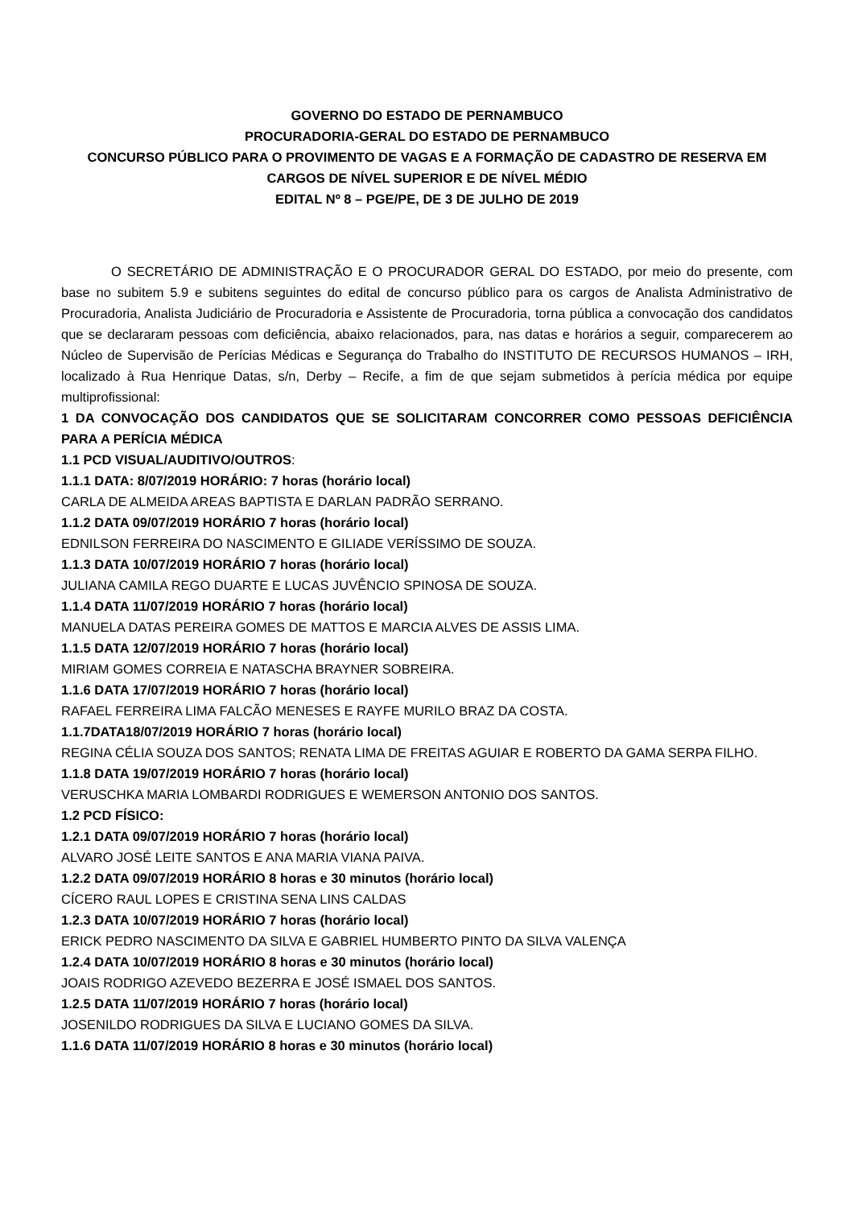GOVERNO DO ESTADO DE PERNAMBUCO
PROCURADORIA-GERAL DO ESTADO DE PERNAMBUCO
CONCURSO PÚBLICO PARA O PROVIMENTO DE VAGAS E A FORMAÇÃO DE CADASTRO DE RESERVA EM CARGOS DE NÍVEL SUPERIOR E DE NÍVEL MÉDIO
EDITAL Nº 8 – PGE/PE, DE 3 DE JULHO DE 2019
O SECRETÁRIO DE ADMINISTRAÇÃO E O PROCURADOR GERAL DO ESTADO, por meio do presente, com base no subitem 5.9 e subitens seguintes do edital de concurso público para os cargos de Analista Administrativo de Procuradoria, Analista Judiciário de Procuradoria e Assistente de Procuradoria, torna pública a convocação dos candidatos que se declararam pessoas com deficiência, abaixo relacionados, para, nas datas e horários a seguir, comparecerem ao Núcleo de Supervisão de Perícias Médicas e Segurança do Trabalho do INSTITUTO DE RECURSOS HUMANOS – IRH, localizado à Rua Henrique Datas, s/n, Derby – Recife, a fim de que sejam submetidos à perícia médica por equipe multiprofissional:
1 DA CONVOCAÇÃO DOS CANDIDATOS QUE SE SOLICITARAM CONCORRER COMO PESSOAS DEFICIÊNCIA PARA A PERÍCIA MÉDICA
1.1 PCD VISUAL/AUDITIVO/OUTROS:
1.1.1 DATA: 8/07/2019 HORÁRIO: 7 horas (horário local)
CARLA DE ALMEIDA AREAS BAPTISTA E DARLAN PADRÃO SERRANO.
1.1.2 DATA 09/07/2019 HORÁRIO 7 horas (horário local)
EDNILSON FERREIRA DO NASCIMENTO E GILIADE VERÍSSIMO DE SOUZA.
1.1.3 DATA 10/07/2019 HORÁRIO 7 horas (horário local)
JULIANA CAMILA REGO DUARTE E LUCAS JUVÊNCIO SPINOSA DE SOUZA.
1.1.4 DATA 11/07/2019 HORÁRIO 7 horas (horário local)
MANUELA DATAS PEREIRA GOMES DE MATTOS E MARCIA ALVES DE ASSIS LIMA.
1.1.5 DATA 12/07/2019 HORÁRIO 7 horas (horário local)
MIRIAM GOMES CORREIA E NATASCHA BRAYNER SOBREIRA.
1.1.6 DATA 17/07/2019 HORÁRIO 7 horas (horário local)
RAFAEL FERREIRA LIMA FALCÃO MENESES E RAYFE MURILO BRAZ DA COSTA.
1.1.7DATA18/07/2019 HORÁRIO 7 horas (horário local)
REGINA CÉLIA SOUZA DOS SANTOS; RENATA LIMA DE FREITAS AGUIAR E ROBERTO DA GAMA SERPA FILHO.
1.1.8 DATA 19/07/2019 HORÁRIO 7 horas (horário local)
VERUSCHKA MARIA LOMBARDI RODRIGUES E WEMERSON ANTONIO DOS SANTOS.
1.2 PCD FÍSICO:
1.2.1 DATA 09/07/2019 HORÁRIO 7 horas (horário local)
ALVARO JOSÉ LEITE SANTOS E ANA MARIA VIANA PAIVA.
1.2.2 DATA 09/07/2019 HORÁRIO 8 horas e 30 minutos (horário local)
CÍCERO RAUL LOPES E CRISTINA SENA LINS CALDAS
1.2.3 DATA 10/07/2019 HORÁRIO 7 horas (horário local)
ERICK PEDRO NASCIMENTO DA SILVA E GABRIEL HUMBERTO PINTO DA SILVA VALENÇA
1.2.4 DATA 10/07/2019 HORÁRIO 8 horas e 30 minutos (horário local)
JOAIS RODRIGO AZEVEDO BEZERRA E JOSÉ ISMAEL DOS SANTOS.
1.2.5 DATA 11/07/2019 HORÁRIO 7 horas (horário local)
JOSENILDO RODRIGUES DA SILVA E LUCIANO GOMES DA SILVA.
1.1.6 DATA 11/07/2019 HORÁRIO 8 horas e 30 minutos (horário local)